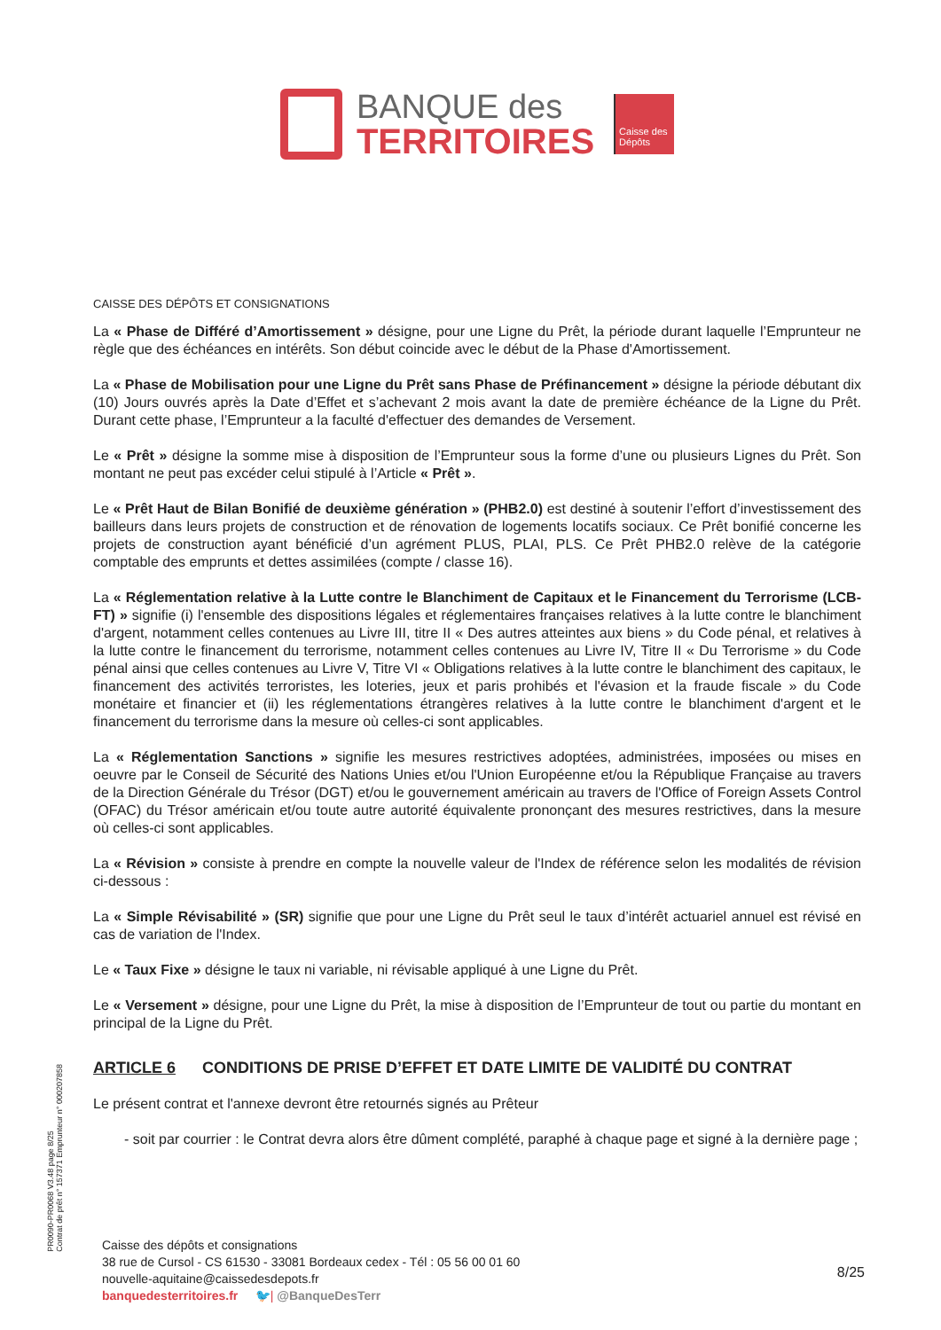BANQUE des
TERRITOIRES
Caisse des Dépôts
CAISSE DES DÉPÔTS ET CONSIGNATIONS
La « Phase de Différé d’Amortissement » désigne, pour une Ligne du Prêt, la période durant laquelle l’Emprunteur ne règle que des échéances en intérêts. Son début coincide avec le début de la Phase d'Amortissement.
La « Phase de Mobilisation pour une Ligne du Prêt sans Phase de Préfinancement » désigne la période débutant dix (10) Jours ouvrés après la Date d’Effet et s’achevant 2 mois avant la date de première échéance de la Ligne du Prêt. Durant cette phase, l’Emprunteur a la faculté d'effectuer des demandes de Versement.
Le « Prêt » désigne la somme mise à disposition de l’Emprunteur sous la forme d’une ou plusieurs Lignes du Prêt. Son montant ne peut pas excéder celui stipulé à l’Article « Prêt ».
Le « Prêt Haut de Bilan Bonifié de deuxième génération » (PHB2.0) est destiné à soutenir l’effort d’investissement des bailleurs dans leurs projets de construction et de rénovation de logements locatifs sociaux. Ce Prêt bonifié concerne les projets de construction ayant bénéficié d’un agrément PLUS, PLAI, PLS. Ce Prêt PHB2.0 relève de la catégorie comptable des emprunts et dettes assimilées (compte / classe 16).
La « Réglementation relative à la Lutte contre le Blanchiment de Capitaux et le Financement du Terrorisme (LCB-FT) » signifie (i) l'ensemble des dispositions légales et réglementaires françaises relatives à la lutte contre le blanchiment d'argent, notamment celles contenues au Livre III, titre II « Des autres atteintes aux biens » du Code pénal, et relatives à la lutte contre le financement du terrorisme, notamment celles contenues au Livre IV, Titre II « Du Terrorisme » du Code pénal ainsi que celles contenues au Livre V, Titre VI « Obligations relatives à la lutte contre le blanchiment des capitaux, le financement des activités terroristes, les loteries, jeux et paris prohibés et l'évasion et la fraude fiscale » du Code monétaire et financier et (ii) les réglementations étrangères relatives à la lutte contre le blanchiment d'argent et le financement du terrorisme dans la mesure où celles-ci sont applicables.
La « Réglementation Sanctions » signifie les mesures restrictives adoptées, administrées, imposées ou mises en oeuvre par le Conseil de Sécurité des Nations Unies et/ou l'Union Européenne et/ou la République Française au travers de la Direction Générale du Trésor (DGT) et/ou le gouvernement américain au travers de l'Office of Foreign Assets Control (OFAC) du Trésor américain et/ou toute autre autorité équivalente prononçant des mesures restrictives, dans la mesure où celles-ci sont applicables.
La « Révision » consiste à prendre en compte la nouvelle valeur de l'Index de référence selon les modalités de révision ci-dessous :
La « Simple Révisabilité » (SR) signifie que pour une Ligne du Prêt seul le taux d’intérêt actuariel annuel est révisé en cas de variation de l'Index.
Le « Taux Fixe » désigne le taux ni variable, ni révisable appliqué à une Ligne du Prêt.
Le « Versement » désigne, pour une Ligne du Prêt, la mise à disposition de l’Emprunteur de tout ou partie du montant en principal de la Ligne du Prêt.
ARTICLE 6 CONDITIONS DE PRISE D’EFFET ET DATE LIMITE DE VALIDITÉ DU CONTRAT
Le présent contrat et l'annexe devront être retournés signés au Prêteur
- soit par courrier : le Contrat devra alors être dûment complété, paraphé à chaque page et signé à la dernière page ;
PR0090-PR0068 V3.48 page 8/25
Contrat de prêt n° 157371 Emprunteur n° 000207858
Caisse des dépôts et consignations
38 rue de Cursol - CS 61530 - 33081 Bordeaux cedex - Tél : 05 56 00 01 60
nouvelle-aquitaine@caissedesdepots.fr
banquedesterritoires.fr 🐦| @BanqueDesTerr
8/25